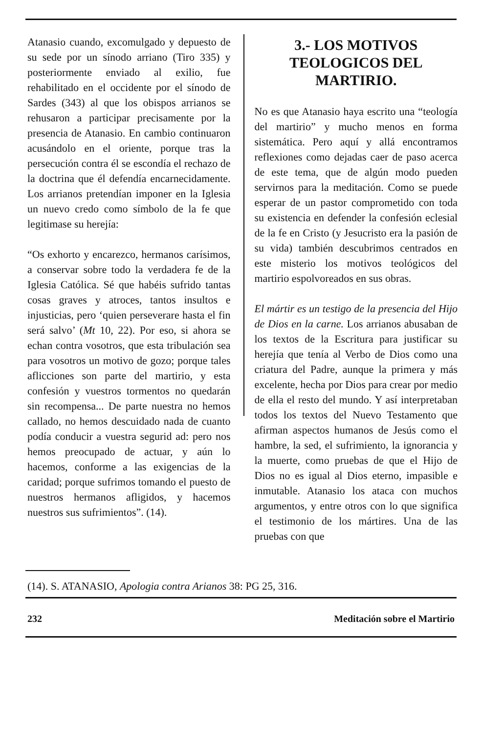Atanasio cuando, excomulgado y depuesto de su sede por un sínodo arriano (Tiro 335) y posteriormente enviado al exilio, fue rehabilitado en el occidente por el sínodo de Sardes (343) al que los obispos arrianos se rehusaron a participar precisamente por la presencia de Atanasio. En cambio continuaron acusándolo en el oriente, porque tras la persecución contra él se escondía el rechazo de la doctrina que él defendía encarnecidamente. Los arrianos pretendían imponer en la Iglesia un nuevo credo como símbolo de la fe que legitimase su herejía:
“Os exhorto y encarezco, hermanos carísimos, a conservar sobre todo la verdadera fe de la Iglesia Católica. Sé que habéis sufrido tantas cosas graves y atroces, tantos insultos e injusticias, pero ‘quien perseverare hasta el fin será salvo’ (Mt 10, 22). Por eso, si ahora se echan contra vosotros, que esta tribulación sea para vosotros un motivo de gozo; porque tales aflicciones son parte del martirio, y esta confesión y vuestros tormentos no quedarán sin recompensa... De parte nuestra no hemos callado, no hemos descuidado nada de cuanto podía conducir a vuestra segurid ad: pero nos hemos preocupado de actuar, y aún lo hacemos, conforme a las exigencias de la caridad; porque sufrimos tomando el puesto de nuestros hermanos afligidos, y hacemos nuestros sus sufrimientos”. (14).
3.- LOS MOTIVOS TEOLOGICOS DEL MARTIRIO.
No es que Atanasio haya escrito una “teología del martirio” y mucho menos en forma sistemática. Pero aquí y allá encontramos reflexiones como dejadas caer de paso acerca de este tema, que de algún modo pueden servirnos para la meditación. Como se puede esperar de un pastor comprometido con toda su existencia en defender la confesión eclesial de la fe en Cristo (y Jesucristo era la pasión de su vida) también descubrimos centrados en este misterio los motivos teológicos del martirio espolvoreados en sus obras.
El mártir es un testigo de la presencia del Hijo de Dios en la carne. Los arrianos abusaban de los textos de la Escritura para justificar su herejía que tenía al Verbo de Dios como una criatura del Padre, aunque la primera y más excelente, hecha por Dios para crear por medio de ella el resto del mundo. Y así interpretaban todos los textos del Nuevo Testamento que afirman aspectos humanos de Jesús como el hambre, la sed, el sufrimiento, la ignorancia y la muerte, como pruebas de que el Hijo de Dios no es igual al Dios eterno, impasible e inmutable. Atanasio los ataca con muchos argumentos, y entre otros con lo que significa el testimonio de los mártires. Una de las pruebas con que
(14). S. ATANASIO, Apologia contra Arianos 38: PG 25, 316.
232 Meditación sobre el Martirio